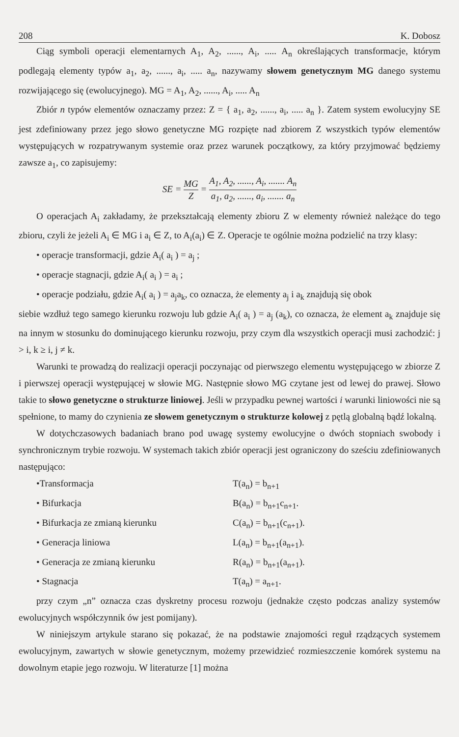208 K. Dobosz
Ciąg symboli operacji elementarnych A<sub>1</sub>, A<sub>2</sub>, ......, A<sub>i</sub>, ..... A<sub>n</sub> określających transformacje, którym podlegają elementy typów a<sub>1</sub>, a<sub>2</sub>, ......, a<sub>i</sub>, ..... a<sub>n</sub>, nazywamy słowem genetycznym MG danego systemu rozwijającego się (ewolucyjnego). MG = A<sub>1</sub>, A<sub>2</sub>, ......, A<sub>i</sub>, ..... A<sub>n</sub>
Zbiór n typów elementów oznaczamy przez: Z = { a<sub>1</sub>, a<sub>2</sub>, ......, a<sub>i</sub>, ..... a<sub>n</sub> }. Zatem system ewolucyjny SE jest zdefiniowany przez jego słowo genetyczne MG rozpięte nad zbiorem Z wszystkich typów elementów występujących w rozpatrywanym systemie oraz przez warunek początkowy, za który przyjmować będziemy zawsze a<sub>1</sub>, co zapisujemy:
SE = MG Z = A<sub>1</sub>, A<sub>2</sub>, ......, A<sub>i</sub>, ....... A<sub>n</sub> a<sub>1</sub>, a<sub>2</sub>, ......, a<sub>i</sub>, ....... a<sub>n</sub>
O operacjach A<sub>i</sub> zakładamy, że przekształcają elementy zbioru Z w elementy również należące do tego zbioru, czyli że jeżeli A<sub>i</sub> ∈ MG i a<sub>i</sub> ∈ Z, to A<sub>i</sub>(a<sub>i</sub>) ∈ Z. Operacje te ogólnie można podzielić na trzy klasy:
• operacje transformacji, gdzie A<sub>i</sub>( a<sub>i</sub> ) = a<sub>j</sub> ;
• operacje stagnacji, gdzie A<sub>i</sub>( a<sub>i</sub> ) = a<sub>i</sub> ;
• operacje podziału, gdzie A<sub>i</sub>( a<sub>i</sub> ) = a<sub>j</sub>a<sub>k</sub>, co oznacza, że elementy a<sub>j</sub> i a<sub>k</sub> znajdują się obok
siebie wzdłuż tego samego kierunku rozwoju lub gdzie A<sub>i</sub>( a<sub>i</sub> ) = a<sub>j</sub> (a<sub>k</sub>), co oznacza, że element a<sub>k</sub> znajduje się na innym w stosunku do dominującego kierunku rozwoju, przy czym dla wszystkich operacji musi zachodzić: j > i, k ≥ i, j ≠ k.
Warunki te prowadzą do realizacji operacji poczynając od pierwszego elementu występującego w zbiorze Z i pierwszej operacji występującej w słowie MG. Następnie słowo MG czytane jest od lewej do prawej. Słowo takie to słowo genetyczne o strukturze liniowej. Jeśli w przypadku pewnej wartości i warunki liniowości nie są spełnione, to mamy do czynienia ze słowem genetycznym o strukturze kolowej z pętlą globalną bądź lokalną.
W dotychczasowych badaniach brano pod uwagę systemy ewolucyjne o dwóch stopniach swobody i synchronicznym trybie rozwoju. W systemach takich zbiór operacji jest ograniczony do sześciu zdefiniowanych następująco:
•Transformacja T(a<sub>n</sub>) = b<sub>n+1</sub>
• Bifurkacja B(a<sub>n</sub>) = b<sub>n+1</sub>c<sub>n+1</sub>.
• Bifurkacja ze zmianą kierunku C(a<sub>n</sub>) = b<sub>n+1</sub>(c<sub>n+1</sub>).
• Generacja liniowa L(a<sub>n</sub>) = b<sub>n+1</sub>(a<sub>n+1</sub>).
• Generacja ze zmianą kierunku R(a<sub>n</sub>) = b<sub>n+1</sub>(a<sub>n+1</sub>).
• Stagnacja T(a<sub>n</sub>) = a<sub>n+1</sub>.
przy czym „n” oznacza czas dyskretny procesu rozwoju (jednakże często podczas analizy systemów ewolucyjnych współczynnik ów jest pomijany).
W niniejszym artykule starano się pokazać, że na podstawie znajomości reguł rządzących systemem ewolucyjnym, zawartych w słowie genetycznym, możemy przewidzieć rozmieszczenie komórek systemu na dowolnym etapie jego rozwoju. W literaturze [1] można